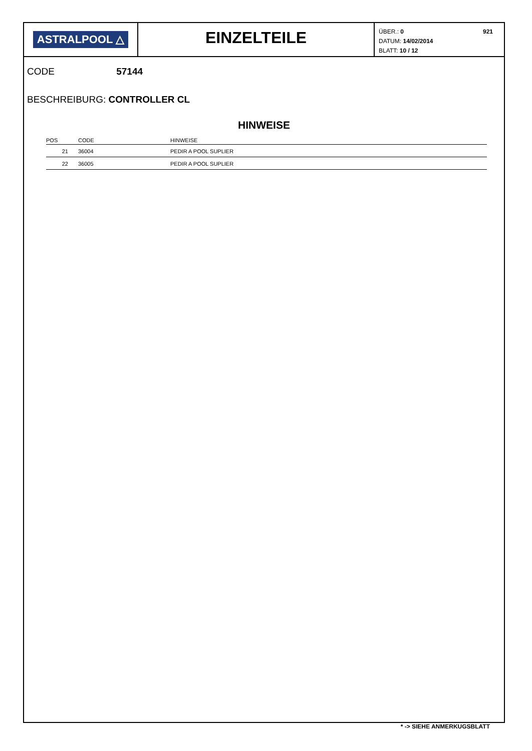ASTRALPOOL △
EINZELTEILE
ÜBER.: 0
DATUM: 14/02/2014
BLATT: 10 / 12
921
CODE 57144
BESCHREIBURG: CONTROLLER CL
HINWEISE
| POS | CODE | HINWEISE |
| --- | --- | --- |
| 21 | 36004 | PEDIR A POOL SUPLIER |
| 22 | 36005 | PEDIR A POOL SUPLIER |
* -> SIEHE ANMERKUGSBLATT